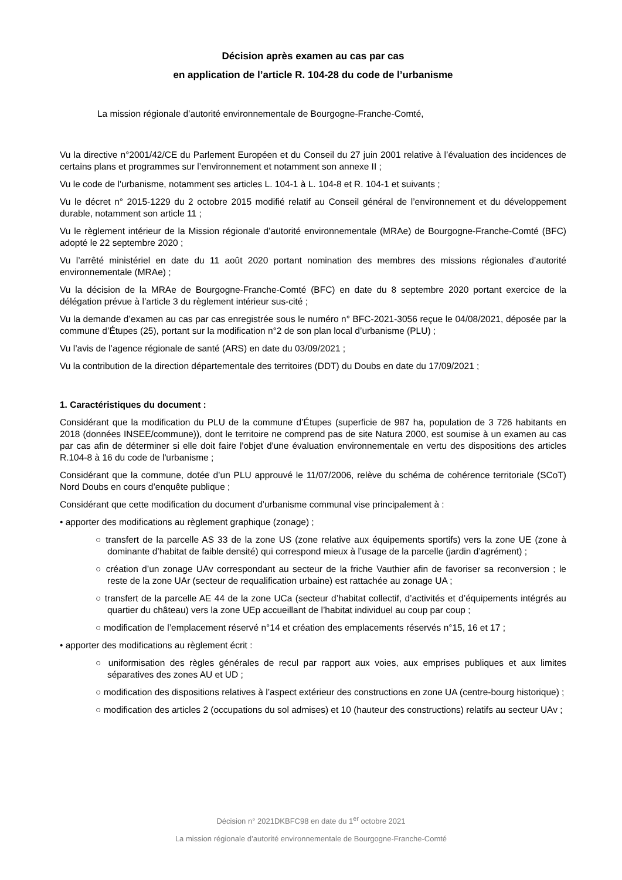Décision après examen au cas par cas
en application de l’article R. 104-28 du code de l’urbanisme
La mission régionale d’autorité environnementale de Bourgogne-Franche-Comté,
Vu la directive n°2001/42/CE du Parlement Européen et du Conseil du 27 juin 2001 relative à l’évaluation des incidences de certains plans et programmes sur l’environnement et notamment son annexe II ;
Vu le code de l'urbanisme, notamment ses articles L. 104-1 à L. 104-8 et R. 104-1 et suivants ;
Vu le décret n° 2015-1229 du 2 octobre 2015 modifié relatif au Conseil général de l’environnement et du développement durable, notamment son article 11 ;
Vu le règlement intérieur de la Mission régionale d’autorité environnementale (MRAe) de Bourgogne-Franche-Comté (BFC) adopté le 22 septembre 2020 ;
Vu l’arrêté ministériel en date du 11 août 2020 portant nomination des membres des missions régionales d’autorité environnementale (MRAe) ;
Vu la décision de la MRAe de Bourgogne-Franche-Comté (BFC) en date du 8 septembre 2020 portant exercice de la délégation prévue à l’article 3 du règlement intérieur sus-cité ;
Vu la demande d’examen au cas par cas enregistrée sous le numéro n° BFC-2021-3056 reçue le 04/08/2021, déposée par la commune d’Étupes (25), portant sur la modification n°2 de son plan local d’urbanisme (PLU) ;
Vu l’avis de l’agence régionale de santé (ARS) en date du 03/09/2021 ;
Vu la contribution de la direction départementale des territoires (DDT) du Doubs en date du 17/09/2021 ;
1. Caractéristiques du document :
Considérant que la modification du PLU de la commune d’Étupes (superficie de 987 ha, population de 3 726 habitants en 2018 (données INSEE/commune)), dont le territoire ne comprend pas de site Natura 2000, est soumise à un examen au cas par cas afin de déterminer si elle doit faire l'objet d'une évaluation environnementale en vertu des dispositions des articles R.104-8 à 16 du code de l'urbanisme ;
Considérant que la commune, dotée d’un PLU approuvé le 11/07/2006, relève du schéma de cohérence territoriale (SCoT) Nord Doubs en cours d’enquête publique ;
Considérant que cette modification du document d’urbanisme communal vise principalement à :
• apporter des modifications au règlement graphique (zonage) ;
○ transfert de la parcelle AS 33 de la zone US (zone relative aux équipements sportifs) vers la zone UE (zone à dominante d’habitat de faible densité) qui correspond mieux à l’usage de la parcelle (jardin d’agrément) ;
○ création d’un zonage UAv correspondant au secteur de la friche Vauthier afin de favoriser sa reconversion ; le reste de la zone UAr (secteur de requalification urbaine) est rattachée au zonage UA ;
○ transfert de la parcelle AE 44 de la zone UCa (secteur d’habitat collectif, d’activités et d’équipements intégrés au quartier du château) vers la zone UEp accueillant de l’habitat individuel au coup par coup ;
○ modification de l’emplacement réservé n°14 et création des emplacements réservés n°15, 16 et 17 ;
• apporter des modifications au règlement écrit :
○ uniformisation des règles générales de recul par rapport aux voies, aux emprises publiques et aux limites séparatives des zones AU et UD ;
○ modification des dispositions relatives à l’aspect extérieur des constructions en zone UA (centre-bourg historique) ;
○ modification des articles 2 (occupations du sol admises) et 10 (hauteur des constructions) relatifs au secteur UAv ;
Décision n° 2021DKBFC98 en date du 1<sup>er</sup> octobre 2021
La mission régionale d’autorité environnementale de Bourgogne-Franche-Comté